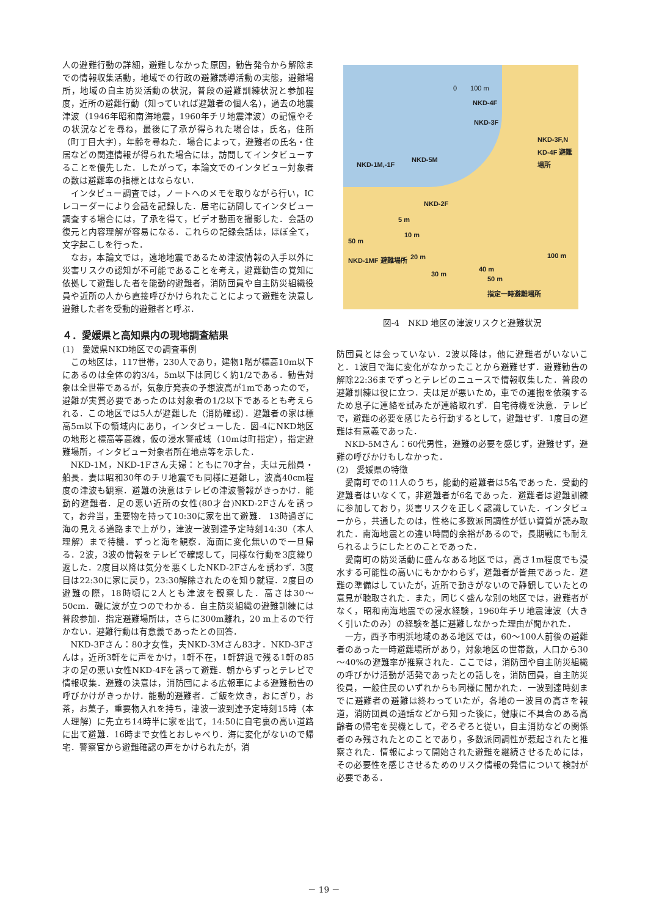人の避難行動の詳細，避難しなかった原因，勧告発令から解除までの情報収集活動，地域での行政の避難誘導活動の実態，避難場所，地域の自主防災活動の状況，普段の避難訓練状況と参加程度，近所の避難行動（知っていれば避難者の個人名），過去の地震津波（1946年昭和南海地震，1960年チリ地震津波）の記憶やその状況などを尋ね，最後に了承が得られた場合は，氏名，住所（町丁目大字），年齢を尋ねた．場合によって，避難者の氏名・住居などの関連情報が得られた場合には，訪問してインタビューすることを優先した．したがって，本論文でのインタビュー対象者の数は避難率の指標とはならない．
インタビュー調査では，ノートへのメモを取りながら行い，ICレコーダーにより会話を記録した．居宅に訪問してインタビュー調査する場合には，了承を得て，ビデオ動画を撮影した．会話の復元と内容理解が容易になる．これらの記録会話は，ほぼ全て，文字起こしを行った．
なお，本論文では，遠地地震であるため津波情報の入手以外に災害リスクの認知が不可能であることを考え，避難勧告の覚知に依拠して避難した者を能動的避難者，消防団員や自主防災組織役員や近所の人から直接呼びかけられたことによって避難を決意し避難した者を受動的避難者と呼ぶ．
４．愛媛県と高知県内の現地調査結果
(1)　愛媛県NKD地区での調査事例
この地区は，117世帯，230人であり，建物1階が標高10m以下にあるのは全体の約3/4，5m以下は同じく約1/2である．勧告対象は全世帯であるが，気象庁発表の予想波高が1mであったので，避難が実質必要であったのは対象者の1/2以下であるとも考えられる．この地区では5人が避難した（消防確認）．避難者の家は標高5m以下の領域内にあり，インタビューした．図-4にNKD地区の地形と標高等高線，仮の浸水警戒域（10mは町指定），指定避難場所，インタビュー対象者所在地点等を示した．
NKD-1M，NKD-1Fさん夫婦：ともに70才台，夫は元船員・船長．妻は昭和30年のチリ地震でも同様に避難し，波高40cm程度の津波も観察．避難の決意はテレビの津波警報がきっかけ．能動的避難者．足の悪い近所の女性(80才台)NKD-2Fさんを誘って，お弁当，重要物を持って10:30に家を出て避難． 13時過ぎに海の見える道路まで上がり，津波一波到達予定時刻14:30（本人理解）まで待機．ずっと海を観察．海面に変化無いので一旦帰る．2波，3波の情報をテレビで確認して，同様な行動を3度繰り返した．2度目以降は気分を悪くしたNKD-2Fさんを誘わず．3度目は22:30に家に戻り，23:30解除されたのを知り就寝．2度目の避難の際，18時頃に2人とも津波を観察した．高さは30～50cm．磯に波が立つのでわかる．自主防災組織の避難訓練には普段参加．指定避難場所は，さらに300m離れ，20 m上るので行かない．避難行動は有意義であったとの回答．
NKD-3Fさん：80才女性，夫NKD-3Mさん83才．NKD-3Fさんは，近所3軒をに声をかけ，1軒不在，1軒辞退で残る1軒の85才の足の悪い女性NKD-4Fを誘って避難．朝からずっとテレビで情報収集．避難の決意は，消防団による広報車による避難勧告の呼びかけがきっかけ．能動的避難者．ご飯を炊き，おにぎり，お茶，お菓子，重要物入れを持ち，津波一波到達予定時刻15時（本人理解）に先立ち14時半に家を出て，14:50に自宅裏の高い道路に出て避難．16時まで女性とおしゃべり．海に変化がないので帰宅．警察官から避難確認の声をかけられたが，消
0　　100 m
NKD-4F
NKD-3F
NKD-3F,N KD-4F 避難場所
NKD-5M
NKD-1M,-1F
NKD-2F
5 m
50 m
10 m
100 m
NKD-1MF 避難場所 20 m
30 m
40 m
50 m
指定一時避難場所
図-4　NKD 地区の津波リスクと避難状況
防団員とは会っていない．2波以降は，他に避難者がいないこと．1波目で海に変化がなかったことから避難せず．避難勧告の解除22:36までずっとテレビのニュースで情報収集した．普段の避難訓練は役に立つ．夫は足が悪いため，車での運搬を依頼するため息子に連絡を試みたが連絡取れず．自宅待機を決意．テレビで，避難の必要を感じたら行動するとして，避難せず．1度目の避難は有意義であった．
NKD-5Mさん：60代男性，避難の必要を感じず，避難せず，避難の呼びかけもしなかった．
(2)　愛媛県の特徴
愛南町での11人のうち，能動的避難者は5名であった．受動的避難者はいなくて，非避難者が6名であった．避難者は避難訓練に参加しており，災害リスクを正しく認識していた．インタビューから，共通したのは，性格に多数派同調性が低い資質が読み取れた．南海地震との違い時間的余裕があるので，長期戦にも耐えられるようにしたとのことであった．
愛南町の防災活動に盛んなある地区では，高さ1m程度でも浸水する可能性の高いにもかかわらず，避難者が皆無であった．避難の準備はしていたが，近所で動きがないので静観していたとの意見が聴取された．また，同じく盛んな別の地区では，避難者がなく，昭和南海地震での浸水経験，1960年チリ地震津波（大きく引いたのみ）の経験を基に避難しなかった理由が聞かれた．
一方，西予市明浜地域のある地区では，60～100人前後の避難者のあった一時避難場所があり，対象地区の世帯数，人口から30～40%の避難率が推察された．ここでは，消防団や自主防災組織の呼びかけ活動が活発であったとの話しを，消防団員，自主防災役員，一般住民のいずれからも同様に聞かれた．一波到達時刻までに避難者の避難は終わっていたが，各地の一波目の高さを報道，消防団員の通話などから知った後に，健康に不具合のある高齢者の帰宅を契機として，ぞろぞろと従い，自主消防などの関係者のみ残されたとのことであり，多数派同調性が惹起されたと推察された．情報によって開始された避難を継続させるためには，その必要性を感じさせるためのリスク情報の発信について検討が必要である．
－ 19 －